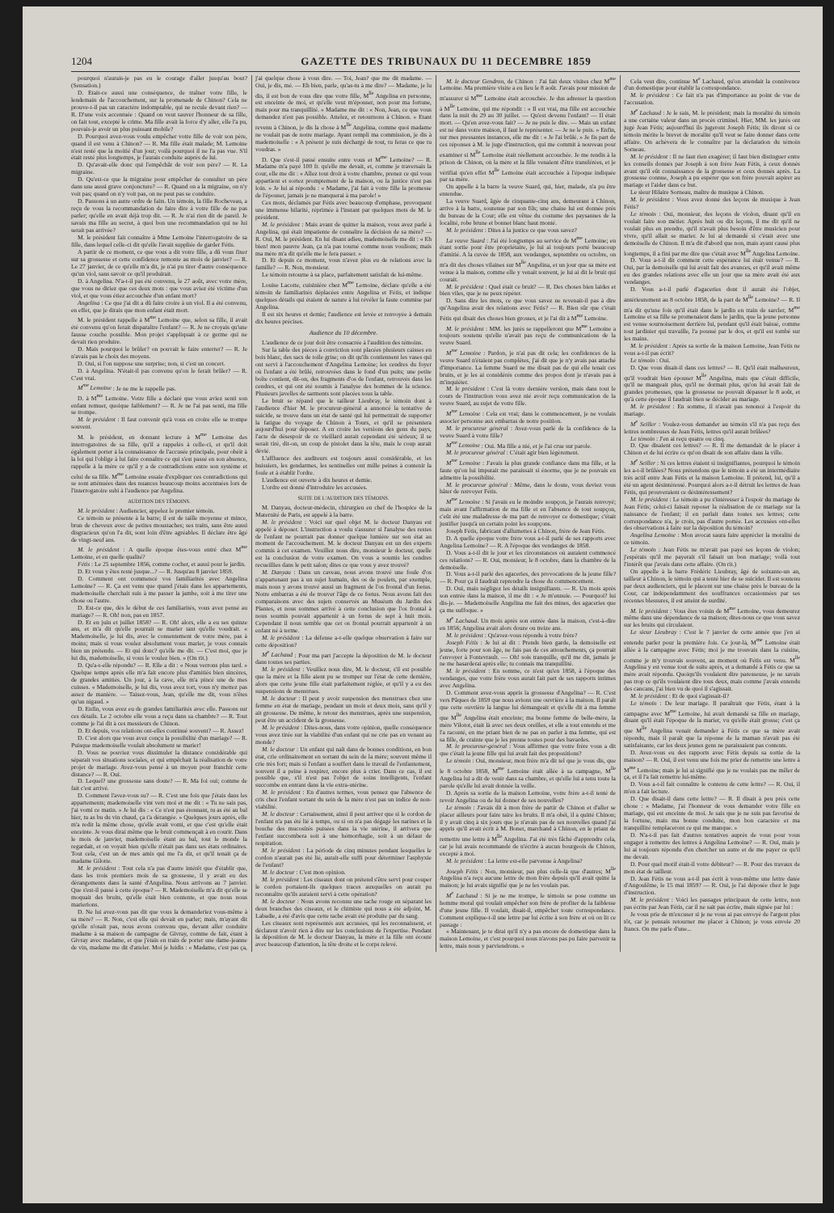1204 GAZETTE DES TRIBUNAUX DU 11 DECEMBRE 1859
pourquoi n'aurais-je pas eu le courage d'aller jusqu'au bout? (Sensation.)
D. Etait-ce aussi une conséquence, de traîner votre fille, le lendemain de l'accouchement, sur la promenade de Chinon? Cela ne prouve-t-il pas un caractère indomptable, qui ne recule devant rien? — R. D'une voix accentuée : Quand on veut sauver l'honneur de sa fille, on fait tout, excepté le crime. Ma fille avait la force d'y aller, elle l'a pu, pouvais-je avoir un plus puissant mobile?
D. Pourquoi avez-vous voulu empêcher votre fille de voir son père, quand il est venu à Chinon? — R. Ma fille était malade; M. Lemoine n'est resté que la moitié d'un jour; voilà pourquoi il ne l'a pas vue. S'il était resté plus longtemps, je l'aurais conduite auprès de lui.
D. Qu'avait-elle donc qui l'empêchât de voir son père? — R. La migraine.
D. Qu'est-ce que la migraine pour empêcher de consulter un père dans une aussi grave conjoncture? — R. Quand on a la migraine, on n'y voit pas; quand on n'y voit pas, on ne peut pas se conduire.
D. Passons à un autre ordre de faits. Un témoin, la fille Rocheveau, a reçu de vous la recommandation de faire dire à votre fille de ne pas parler; qu'elle en avait déjà trop dit. — R. Je n'ai rien dit de pareil. Je savais ma fille au secret, à quoi bon une recommandation qui ne lui serait pas arrivée?
M. le président fait connaître à Mme Lemoine l'interrogatoire de sa fille, dans lequel celle-ci dit qu'elle l'avait suppliée de garder Fétis.
A partir de ce moment, ce que vous a dit votre fille, a dû vous fixer sur sa grossesse et cette confidence remonte au mois de janvier? — R. Le 27 janvier, de ce qu'elle m'a dit, je n'ai pu tirer d'autre conséquence qu'un viol, sans savoir ce qu'il produirait.
D. à Angelina. N'a-t-il pas été convenu, le 27 août, avec votre mère, que vous ne diriez que ces deux mots : que vous aviez été victime d'un viol, et que vous étiez accouchée d'un enfant mort?
Angelina : Ce que j'ai dit a dû faire croire à un viol. Il a été convenu, en effet, que je dirais que mon enfant était mort.
M. le président rappelle à M<sup>me</sup> Lemoine que, selon sa fille, il avait été convenu qu'on ferait disparaître l'enfant? — R. Je ne croyais qu'une fausse couche possible. Mon projet s'appliquait à ce germe qui ne devait rien produire.
D. Mais pourquoi le brûler? on pouvait le faire enterrer? — R. Je n'avais pas le choix des moyens.
D. Oui, si l'on suppose une surprise; non, si c'est un concert.
D. à Angelina. N'était-il pas convenu qu'on le ferait brûler? — R. C'est vrai.
M<sup>me</sup> Lemoine : Je ne me le rappelle pas.
D. à M<sup>me</sup> Lemoine. Votre fille a déclaré que vous aviez senti son enfant remuer, quoique faiblement? — R. Je ne l'ai pas senti, ma fille se trompe.
M. le président : Il faut convenir qu'à vous en croire elle se trompe souvent.
M. le président, en donnant lecture à M<sup>me</sup> Lemoine des interrogatoires de sa fille, qu'il a rappelés à celle-ci, et qu'il doit également porter à la connaissance de l'accusée principale, pour obéir à la loi qui l'oblige à lui faire connaître ce qui s'est passé en son absence, rappelle à la mère ce qu'il y a de contradictions entre son système et celui de sa fille. M<sup>me</sup> Lemoine essaie d'expliquer ces contradictions qui se sont atténuées dans des nuances beaucoup moins accentuées lors de l'interrogatoire subi à l'audience par Angelina.
AUDITION DES TÉMOINS.
M. le président : Audiencier, appelez le premier témoin.
Ce témoin se présente à la barre; il est de taille moyenne et mince, brun de cheveux avec de petites moustaches; ses traits, sans être aussi disgracieux qu'on l'a dit, sont loin d'être agréables. Il déclare être âgé de vingt-neuf ans.
M. le président : A quelle époque êtes-vous entré chez M<sup>me</sup> Lemoine, et en quelle qualité?
Fétis : Le 25 septembre 1856, comme cocher, et aussi pour le jardin.
D. Et vous y êtes resté jusque...? — R. Jusqu'au 8 janvier 1859.
D. Comment ont commencé vos familiarités avec Angelina Lemoine? — R. Ça est venu que quand j'étais dans les appartements, mademoiselle cherchait suis à me passer la jambe, soit à me tirer une chose ou l'autre.
D. Est-ce que, dès le début de ces familiarités, vous avez pensé au mariage? — R. Oh! non, pas en 1857.
D. Et en juin et juillet 1858? — R. Oh! alors, elle a eu ses quinze ans, et m'a dit qu'elle pourrait se marier tant qu'elle voudrait. « Mademoiselle, je lui dis, avec le consentement de votre mère, pas à moins; mais si vous voulez absolument vous marier, je vous connais bien un prétendu. — Et qui donc? qu'elle me dit. — C'est moi, que je lui dis, mademoiselle, si vous le voulez bien. » (On rit.)
D. Qu'a-t-elle répondu? — R. Elle a dit : « Nous verrons plus tard. » Quelque temps après elle m'a fait encore plus d'amitiés bien sincères, de grandes amitiés. Un jour, à la cave, elle m'a pincé une de mes cuisses. « Mademoiselle, je lui dis, vous avez tort, vous n'y mettez pas assez de manière. — Taisez-vous, Jean, qu'elle me dit, vous n'êtes qu'un nigaud. »
D. Enfin, vous avez eu de grandes familiarités avec elle. Passons sur ces détails. Le 2 octobre elle vous a reçu dans sa chambre? — R. Tout comme je l'ai dit à ces messieurs de Chinon.
D. Et depuis, vos relations ont-elles continué souvent? — R. Assez!
D. C'est alors que vous avez conçu la possibilité d'un mariage? — R. Puisque mademoiselle voulait absolument se marier!
D. Vous ne pouviez vous dissimuler la distance considérable qui séparait vos situations sociales, et qui empêchait la réalisation de votre projet de mariage. Avez-vous pensé à un moyen pour franchir cette distance? — R. Oui.
D. Lequel? une grossesse sans doute? — R. Ma foi oui; comme de fait c'est arrivé.
D. Comment l'avez-vous su? — R. C'est une fois que j'étais dans les appartements; mademoiselle vint vers moi et me dit : « Tu ne sais pas, j'ai vomi ce matin. » Je lui dis : « Ce n'est pas étonnant, tu as été au bal hier, tu as bu du vin chaud, ça t'a dérangée. » Quelques jours après, elle m'a redit la même chose, qu'elle avait vomi, et que c'est qu'elle était enceinte. Je vous dirai même que le bruit commençait à en courir. Dans le mois de janvier, mademoiselle étant au bal, tout le monde la regardait, et on voyait bien qu'elle n'était pas dans ses états ordinaires. Tout cela, c'est un de mes amis qui me l'a dit, et qu'il tenait ça de madame Gilotte.
M. le président : Tout cela n'a pas d'autre intérêt que d'établir que, dans les trois premiers mois de sa grossesse, il y avait eu des dérangements dans la santé d'Angelina. Nous arrivons au 7 janvier. Que s'est-il passé à cette époque? — R. Mademoiselle m'a dit qu'elle se moquait des bruits, qu'elle était bien contente, et que nous nous marierions.
D. Ne lui avez-vous pas dit que vous la demanderiez vous-même à sa mère? — R. Non, c'est elle qui devait en parler; mais, m'ayant dit qu'elle n'osait pas, nous avons convenu que, devant aller conduire madame à sa maison de campagne de Givray, comme de fait, étant à Givray avec madame, et que j'étais en train de porter une dame-jeanne de vin, madame me dit d'atteler. Moi je luidis : « Madame, c'est pas ça, j'ai quelque chose à vous dire. — Toi, Jean? que me dit madame. — Oui, je dis, mé. — Eh bien, parle, qu'as-tu à me dire? — Madame, je lu dis, il est bon de vous dire que votre fille, M<sup>lle</sup> Angelina en personne, est enceinte de moi, et qu'elle veut m'épouser, non pour ma fortune, mais pour ma tranquillité. » Madame me dit : « Non, Jean, ce que vous demandez n'est pas possible. Attelez, et retournons à Chinon. » Etant revenu à Chinon, je dis la chose à M<sup>lle</sup> Angelina, comme quoi madame ne voulait pas de notre mariage. Ayant rempli ma commission, je dis à mademoiselle : « A présent je suis déchargé de tout, tu feras ce que tu voudras. »
D. Que s'est-il passé ensuite entre vous et M<sup>me</sup> Lemoine? — R. Madame m'a payé 100 fr. qu'elle me devait, et, comme je traversais la cour, elle me dit : « Allez tout droit à votre chambre, prenez ce qui vous appartient et sortez promptement de la maison, ou la justice n'est pas loin. » Je lui ai répondu : « Madame, j'ai fait à votre fille la promesse de l'épouser, jamais je ne manquerai à ma parole! »
Ces mots, déclamés par Fétis avec beaucoup d'emphase, provoquent une immense hilarité, réprimée à l'instant par quelques mots de M. le président.
M. le président : Mais avant de quitter la maison, vous avez parlé à Angelina, qui était impatiente de connaître la décision de sa mère? — R. Oui, M. le président. En lui disant adieu, mademoiselle me dit : « Eh bien! mon pauvre Jean, ça n'a pas tourné comme nous voulions; mais ma mère m'a dit qu'elle me le fera passer. »
D. Et depuis ce moment, vous n'avez plus eu de relations avec la famille? — R. Non, monsieur.
Le témoin retourne à sa place, parfaitement satisfait de lui-même.
Louise Lacotte, cuisinière chez M<sup>me</sup> Lemoine, déclare qu'elle a été témoin de familiarités déplacées entre Angelina et Fétis, et indique quelques détails qui étaient de nature à lui révéler la faute commise par Angelina.
Il est six heures et demie; l'audience est levée et renvoyée à demain dix heures précises.
Audience du 10 décembre.
L'audience de ce jour doit être consacrée à l'audition des témoins.
Sur la table des pièces à conviction sont placées plusieurs caisses en bois blanc, des sacs de toile grise; on dit qu'ils contiennent les vases qui ont servi à l'accouchement d'Angelina Lemoine; les cendres du foyer où l'enfant a été brûlé, retrouvées dans le fond d'un puits; une petite boîte contient, dit-on, des fragments d'os de l'enfant, retrouvés dans les cendres, et qui ont été soumis à l'analyse des hommes de la science. Plusieurs javelles de sarments sont placées sous la table.
Le bruit se répand que le tailleur Lieubray, le témoin dont à l'audience d'hier M. le procureur-général a annoncé la tentative de suicide, se trouve dans un état de santé qui lui permettrait de supporter la fatigue du voyage de Chinon à Tours, et qu'il se présentera aujourd'hui pour déposer. A en croire les versions des gens du pays, l'acte de désespoir de ce vieillard aurait cependant été sérieux; il se serait tiré, dit-on, un coup de pistolet dans la tête, mais le coup aurait dévié.
L'affluence des auditeurs est toujours aussi considérable, et les huissiers, les gendarmes, les sentinelles ont mille peines à contenir la foule et à établir l'ordre.
L'audience est ouverte à dix heures et demie.
L'ordre est donné d'introduire les accusées.
SUITE DE L'AUDITION DES TÉMOINS.
M. Danyau, docteur-médecin, chirurgien en chef de l'hospice de la Maternité de Paris, est appelé à la barre.
M. le président : Voici sur quel objet M. le docteur Danyau est appelé à déposer. L'instruction a voulu s'assurer si l'analyse des restes de l'enfant ne pourrait pas donner quelque lumière sur son état au moment de l'accouchement. M. le docteur Danyau est un des experts commis à cet examen. Veuillez nous dire, monsieur le docteur, quelle est la conclusion de votre examen. On vous a soumis les cendres recueillies dans le petit salon; dites ce que vous y avez trouvé?
M. Danyau : Dans un caveau, nous avons trouvé une foule d'os n'appartenant pas à un sujet humain, des os de poulets, par exemple, mais nous y avons trouvé aussi un fragment de l'os frontal d'un fœtus. Notre embarras a été de trouver l'âge de ce fœtus. Nous avons fait des comparaisons avec des sujets conservés au Muséum du Jardin des Plantes, et nous sommes arrivé à cette conclusion que l'os frontal à nous soumis pouvait appartenir à un fœtus de sept à huit mois. Cependant il nous semble que cet os frontal pourrait appartenir à un enfant né à terme.
M. le président : La défense a-t-elle quelque observation à faire sur cette déposition?
M<sup>e</sup> Lachaud : Pour ma part j'accepte la déposition de M. le docteur dans toutes ses parties.
M. le président : Veuillez nous dire, M. le docteur, s'il est possible que la mère et la fille aient pu se tromper sur l'état de cette dernière, alors que cette jeune fille était parfaitement réglée, et qu'il y a eu des suspensions de menstrues.
M. le docteur : Il peut y avoir suspension des menstrues chez une femme en état de mariage, pendant un mois et deux mois, sans qu'il y ait grossesse. De même, le retour des menstrues, après une suspension, peut être un accident de la grossesse.
M. le président : Dites-nous, dans votre opinion, quelle conséquence vous avez tirée sur la viabilité d'un enfant qui ne crie pas en venant au monde?
M. le docteur : Un enfant qui naît dans de bonnes conditions, en bon état, crie ordinairement en sortant du sein de la mère; souvent même il crie très fort; mais si l'enfant a souffert dans le travail de l'enfantement, souvent il a peine à respirer, encore plus à crier. Dans ce cas, il est possible que, s'il n'est pas l'objet de soins intelligents, l'enfant succombe en entrant dans la vie extra-utérine.
M. le président : En d'autres termes, vous pensez que l'absence de cris chez l'enfant sortant du sein de la mère n'est pas un indice de non-viabilité.
M. le docteur : Certainement, ainsi il peut arriver que si le cordon de l'enfant n'a pas été lié à temps, ou si on n'a pas dégagé les narines et la bouche des mucosités puisées dans la vie utérine, il arrivera que l'enfant succombera soit à une hémorrhagie, soit à un défaut de respiration.
M. le président : La période de cinq minutes pendant lesquelles le cordon n'aurait pas été lié, aurait-elle suffi pour déterminer l'asphyxie de l'enfant?
M. le docteur : C'est mon opinion.
M. le président : Les ciseaux dont on prétend s'être servi pour couper le cordon portaient-ils quelques traces auxquelles on aurait pu reconnaître qu'ils auraient servi à cette opération?
M. le docteur : Nous avons reconnu une tache rouge en séparant les deux branches des ciseaux, et le chimiste qui nous a été adjoint, M. Labadie, a été d'avis que cette tache avait été produite par du sang.
Les ciseaux sont représentés aux accusées, qui les reconnaissent, et déclarent n'avoir rien à dire sur les conclusions de l'expertise. Pendant la déposition de M. le docteur Danyau, la mère et la fille ont écouté avec beaucoup d'attention, la tête droite et le corps relevé.
M. le docteur Gendron, de Chinon : J'ai fait deux visites chez M<sup>me</sup> Lemoine. Ma première visite a eu lieu le 8 août. J'avais pour mission de m'assurer si M<sup>me</sup> Lemoine était accouchée. Je dus adresser la question à M<sup>lle</sup> Lemoine, qui me répondit : « Il est vrai, ma fille est accouchée dans la nuit du 29 au 30 juillet. — Qu'est devenu l'enfant? — Il était mort. — Qu'en avez-vous fait? — Je ne puis le dire. — Mais un enfant est né dans votre maison, il faut le représenter. — Je ne le puis. » Enfin, sur mes pressantes instances, elle me dit : « Je l'ai brûlé. » Je fis part de ces réponses à M. le juge d'instruction, qui me commit à nouveau pour examiner si M<sup>lle</sup> Lemoine était réellement accouchée. Je me rendis à la prison de Chinon, où la mère et la fille venaient d'être transférées, et je vérifiai qu'en effet M<sup>lle</sup> Lemoine était accouchée à l'époque indiquée par sa mère.
On appelle à la barre la veuve Suard, qui, hier, malade, n'a pu être entendue.
La veuve Suard, âgée de cinquante-cinq ans, demeurant à Chinon, arrive à la barre, soutenue par son fils; une chaise lui est donnée près du bureau de la Cour; elle est vêtue du costume des paysannes de la localité, robe brune et bonnet blanc haut monté.
M. le président : Dites à la justice ce que vous savez?
La veuve Suard : J'ai été longtemps au service de M<sup>me</sup> Lemoine; en étant sortie pour être propriétaire, je lui ai toujours porté beaucoup d'amitié. A la cuvée de 1858, aux vendanges, septembre ou octobre, on m'a dit des choses vilaines sur M<sup>lle</sup> Angelina, et un jour que sa mère est venue à la maison, comme elle y venait souvent, je lui ai dit le bruit qui courait.
M. le président : Quel était ce bruit? — R. Des choses bien laides et bien viles, que je ne peux répéter.
D. Sans dire les mots, ce que vous savez ne revenait-il pas à dire qu'Angelina avait des relations avec Fétis? — R. Bien sûr que c'était Fétis qui disait des choses bien grosses, et je l'ai dit à M<sup>me</sup> Lemoine.
M. le président : MM. les jurés se rappelleront que M<sup>me</sup> Lemoine a toujours soutenu qu'elle n'avait pas reçu de communications de la veuve Suard.
M<sup>me</sup> Lemoine : Pardon, je n'ai pas dit cela; les confidences de la veuve Suard n'étaient pas complètes, j'ai dit que je n'y avais pas attaché d'importance. La femme Suard ne me disait pas de qui elle tenait ces bruits, et je les ai considérés comme des propos dont je n'avais pas à m'inquiéter.
M. le président : C'est là votre dernière version, mais dans tout le cours de l'instruction vous avez nié avoir reçu communication de la veuve Suard, au sujet de votre fille.
M<sup>me</sup> Lemoine : Cela est vrai; dans le commencement, je ne voulais associer personne aux embarras de notre position.
M. le procureur général : Avez-vous parlé de la confidence de la veuve Suard à votre fille?
M<sup>me</sup> Lemoine : Oui. Ma fille a nié, et je l'ai crue sur parole.
M. le procureur général : C'était agir bien légèrement.
M<sup>me</sup> Lemoine : J'avais la plus grande confiance dans ma fille, et la faute qu'on lui imputait me paraissait si énorme, que je ne pouvais en admettre la possibilité.
M. le procureur général : Même, dans le doute, vous deviez vous hâter de renvoyer Fétis.
M<sup>me</sup> Lemoine : Si j'avais eu le moindre soupçon, je l'aurais renvoyé; mais avant l'affirmation de ma fille et en l'absence de tout soupçon, c'eût été une maladresse de ma part de renvoyer ce domestique; c'était justifier jusqu'à un certain point les soupçons.
Joseph Fétis, fabricant d'allumettes à Chinon, frère de Jean Fétis.
D. A quelle époque votre frère vous a-t-il parlé de ses rapports avec Angelina Lemoine? — R. A l'époque des vendanges de 1858.
D. Vous a-t-il dit le jour et les circonstances où auraient commencé ces relations? — R. Oui, monsieur, le 8 octobre, dans la chambre de la demoiselle.
D. Vous a-t-il parlé des agaceries, des provocations de la jeune fille? — R. Pour ça il faudrait reprendre la chose du commencement.
D. Oui, mais négligez les détails insignifiants. — R. Un mois après son entrée dans la maison, il me dit : « Je m'ennuie. — Pourquoi? lui dis-je. — Mademoiselle Angelina me fait des mines, des agaceries que ça me suffoque. »
M<sup>e</sup> Lachaud. Un mois après son entrée dans la maison, c'est-à-dire en 1856; Angelina avait alors douze ou treize ans.
M. le président : Qu'avez-vous répondu à votre frère?
Joseph Fétis : Je lui ai dit : Prends bien garde, la demoiselle est jeune, forte pour son âge, ne fais pas de ces attouchements, ça pourrait t'envoyer à Fontevrault. — Oh! sois tranquille, qu'il me dit, jamais je ne me hasarderai après elle; tu connais ma tranquillité.
M. le président : En somme, ce n'est qu'en 1858, à l'époque des vendanges, que votre frère vous aurait fait part de ses rapports intimes avec Angelina.
D. Comment avez-vous appris la grossesse d'Angelina? — R. C'est vers Pâques de 1859 que nous avions une ouvrière à la maison. Il paraît que cette ouvrière la langue lui démangeait et qu'elle dit à ma femme que M<sup>lle</sup> Angelina était enceinte; ma bonne femme de belle-mère, la mère Vilotot, était là avec ses deux oreilles, et elle a tout entendu et me l'a raconté, en me priant bien de ne pas en parler à ma femme, qui est sa fille, de crainte que je les prenne toutes pour des bavardes.
M. le procureur-général : Vous affirmez que votre frère vous a dit que c'était la jeune fille qui lui avait fait des propositions?
Le témoin : Oui, monsieur, mon frère m'a dit tel que je vous dis, que le 8 octobre 1858, M<sup>me</sup> Lemoine était allée à sa campagne, M<sup>lle</sup> Angelina lui a dit de venir dans sa chambre, et qu'elle lui a tenu toute la parole qu'elle lui avait donnée la veille.
D. Après sa sortie de la maison Lemoine, votre frère a-t-il tenté de revoir Angelina ou de lui donner de ses nouvelles?
Le témoin : J'avais dit à mon frère de partir de Chinon et d'aller se placer ailleurs pour faire taire les bruits. Il m'a obéi, il a quitté Chinon; il y avait cinq à six jours que je n'avais pas de ses nouvelles quand j'ai appris qu'il avait écrit à M. Bonet, marchand à Chinon, en le priant de remettre une lettre à M<sup>lle</sup> Angelina. J'ai été très fâché d'apprendre cela, car je lui avais recommandé de n'écrire à aucun bourgeois de Chinon, excepté à moi.
M. le président : La lettre est-elle parvenue à Angelina?
Joseph Fétis : Non, monsieur, pas plus celle-là que d'autres; M<sup>lle</sup> Angelina n'a reçu aucune lettre de mon frère depuis qu'il avait quitté la maison; je lui avais signifié que je ne les voulais pas.
M<sup>e</sup> Lachaud : Si je ne me trompe, le témoin se pose comme un homme moral qui voulait empêcher son frère de profiter de la faiblesse d'une jeune fille. Il voulait, disait-il, empêcher toute correspondance. Comment explique-t-il une lettre par lui écrite à son frère et où on lit ce passage :
« Maintenant, je te dirai qu'il n'y a pas encore de domestique dans la maison Lemoine, et c'est pourquoi nous n'avons pas pu faire parvenir ta lettre, mais nous y parviendrons. »
Cela veut dire, continue M<sup>e</sup> Lachaud, qu'on attendait la connivence d'un domestique pour établir la correspondance.
M. le président : Ce fait n'a pas d'importance au point de vue de l'accusation.
M<sup>e</sup> Lachaud : Je le sais, M. le président; mais la moralité du témoin a une certaine valeur dans un procès criminel. Hier, MM. les jurés ont jugé Jean Fétis; aujourd'hui ils jugeront Joseph Fétis; ils diront si ce témoin mérite le brevet de moralité qu'il veut se faire donner dans cette affaire. On achèvera de le connaître par la déclaration du témoin Sorneau.
M. le président : Il ne faut rien exagérer; il faut bien distinguer entre les conseils donnés par Joseph à son frère Jean Fétis, à ceux donnés avant qu'il eût connaissance de la grossesse et ceux donnés après. La grossesse connue, Joseph a pu espérer que son frère pouvait aspirer au mariage et l'aider dans ce but.
Le sieur Hilaire Sorneau, maître de musique à Chinon.
M. le président : Vous avez donné des leçons de musique à Jean Fétis?
Le témoin : Oui, monsieur, des leçons de violon, disant qu'il en voulait faire son métier. Après huit ou dix leçons, il me dit qu'il ne voulait plus en prendre, qu'il n'avait plus besoin d'être musicien pour vivre, qu'il allait se marier. Je lui ai demandé si c'était avec une demoiselle de Chinon. Il m'a dit d'abord que non, mais ayant causé plus longtemps, il a fini par me dire que c'était avec M<sup>lle</sup> Angelina Lemoine.
D. Vous a-t-il dit comment cette espérance lui était venue? — R. Oui, par la demoiselle qui lui avait fait des avances, et qu'il avait même eu des grandes relations avec elle un jour que sa mère avait été aux vendanges.
D. Vous a-t-il parlé d'agaceries dont il aurait été l'objet, antérieurement au 8 octobre 1858, de la part de M<sup>lle</sup> Lemoine? — R. Il m'a dit qu'une fois qu'il était dans le jardin en train de sarcler, M<sup>me</sup> Lemoine et sa fille se promenaient dans le jardin, que la jeune personne est venue sournoisement derrière lui, pendant qu'il était baissé, comme tout jardinier qui travaille, l'a poussé par le dos, et qu'il est tombé sur les mains.
M. le président : Après sa sortie de la maison Lemoine, Jean Fétis ne vous a-t-il pas écrit?
Le témoin : Oui.
D. Que vous disait-il dans ces lettres? — R. Qu'il était malheureux, qu'il voudrait bien épouser M<sup>lle</sup> Angelina, mais que c'était difficile, qu'il ne mangeait plus, qu'il ne dormait plus, qu'on lui avait fait de grandes promesses, que la grossesse ne pouvait dépasser le 8 août, et qu'à cette époque il faudrait bien se décider au mariage.
M. le président : En somme, il n'avait pas renoncé à l'espoir du mariage.
M<sup>e</sup> Seiller : Voulez-vous demander au témoin s'il n'a pas reçu des lettres nombreuses de Jean Fétis, lettres qu'il aurait brûlées?
Le témoin : J'en ai reçu quatre ou cinq.
D. Que disaient ces lettres? — R. Il me demandait de le placer à Chinon et de lui écrire ce qu'on disait de son affaire dans la ville.
M<sup>e</sup> Seiller : Si ces lettres étaient si insignifiantes, pourquoi le témoin les a-t-il brûlées? Nous prétendons que le témoin a été un intermédiaire très actif entre Jean Fétis et la maison Lemoine. Il prétend, lui, qu'il a été un agent désintéressé. Pourquoi alors a-t-il détruit les lettres de Jean Fétis, qui prouveraient ce désintéressement?
M. le président : Le témoin a pu s'intéresser à l'espoir du mariage de Jean Fétis; celui-ci faisait reposer la réalisation de ce mariage sur la naissance de l'enfant; il en parlait dans toutes ses lettres; cette correspondance n'a, je crois, pas d'autre portée. Les accusées ont-elles des observations à faire sur la déposition du témoin?
Angelina Lemoine : Mon avocat saura faire apprécier la moralité de ce témoin.
Le témoin : Jean Fétis ne m'avait pas payé ses leçons de violon; j'espérais qu'il me payerait s'il faisait un bon mariage; voilà tout l'intérêt que j'avais dans cette affaire. (On rit.)
On appelle à la barre Frédéric Lieubray, âgé de soixante-un an, tailleur à Chinon, le témoin qui a tenté hier de se suicider. Il est soutenu par deux audienciers, qui le placent sur une chaise près le bureau de la Cour, car indépendamment des souffrances occasionnées par ses récentes blessures, il est atteint de surdité.
M. le président : Vous êtes voisin de M<sup>me</sup> Lemoine, vous demeurez même dans une dépendance de sa maison; dites-nous ce que vous savez sur les bruits qui circulaient.
Le sieur Lieubray : C'est le 7 janvier de cette année que j'en ai entendu parler pour la première fois. Ce jour-là, M<sup>me</sup> Lemoine était allée à la campagne avec Fétis; moi je me trouvais dans la cuisine, comme je m'y trouvais souvent, au moment où Fétis est venu. M<sup>lle</sup> Angelina y est venue tout de suite après, et a demandé à Fétis ce que sa mère avait répondu. Quoiqu'ils voulaient dire paresseuse, je ne savais pas trop ce qu'ils voulaient dire tous deux, mais comme j'avais entendu des cancans, j'ai bien vu de quoi il s'agissait.
M. le président : Et de quoi s'agissait-il?
Le témoin : De leur mariage. Il paraîtrait que Fétis, étant à la campagne avec M<sup>me</sup> Lemoine, lui avait demandé sa fille en mariage, disant qu'il était l'époque de la marier, vu qu'elle était grosse; c'est ça que M<sup>lle</sup> Angelina venait demander à Fétis ce que sa mère avait répondu, mais il paraît que la réponse de la maman n'avait pas été satisfaisante, car les deux jeunes gens ne paraissaient pas contents.
D. Avez-vous eu des rapports avec Fétis depuis sa sortie de la maison? — R. Oui, il est venu une fois me prier de remettre une lettre à M<sup>me</sup> Lemoine; mais je lui ai signifié que je ne voulais pas me mêler de ça, et il l'a fait remettre lui-même.
D. Vous a-t-il fait connaître le contenu de cette lettre? — R. Oui, il m'en a fait lecture.
D. Que disait-il dans cette lettre? — R. Il disait à peu près cette chose : « Madame, j'ai l'honneur de vous demander votre fille en mariage, qui est enceinte de moi. Je sais que je ne suis pas favorisé de la fortune, mais ma bonne conduite, mon bon caractère et ma tranquillité remplaceront ce qui me manque. »
D. N'a-t-il pas fait d'autres tentatives auprès de vous pour vous engager à remettre des lettres à Angelina Lemoine? — R. Oui, mais je lui ai toujours répondu d'en chercher un autre et de me payer ce qu'il me devait.
D. Pour quel motif était-il votre débiteur? — R. Pour des travaux de mon état de tailleur.
D. Jean Fétis ne vous a-t-il pas écrit à vous-même une lettre datée d'Angoulême, le 15 mai 1859? — R. Oui, je l'ai déposée chez le juge d'instruction.
M. le président : Voici les passages principaux de cette lettre, non pas écrite par Jean Fétis, car il ne sait pas écrire, mais signée par lui :
Je vous prie de m'excuser si je ne vous ai pas envoyé de l'argent plus tôt, car je pensais retourner me placer à Chinon; je vous envoie 20 francs. On me parle d'une...